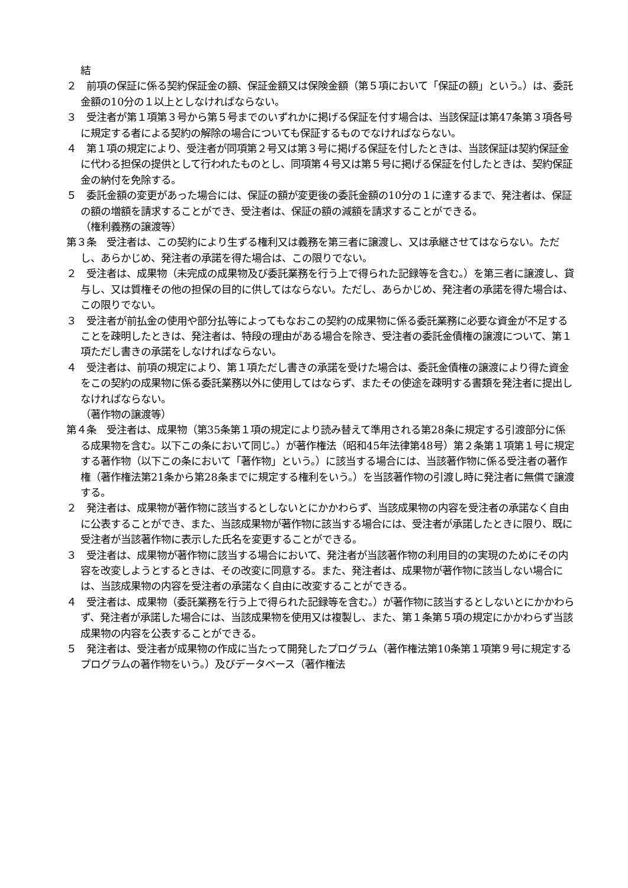結
２　前項の保証に係る契約保証金の額、保証金額又は保険金額（第５項において「保証の額」という。）は、委託金額の10分の１以上としなければならない。
３　受注者が第１項第３号から第５号までのいずれかに掲げる保証を付す場合は、当該保証は第47条第３項各号に規定する者による契約の解除の場合についても保証するものでなければならない。
４　第１項の規定により、受注者が同項第２号又は第３号に掲げる保証を付したときは、当該保証は契約保証金に代わる担保の提供として行われたものとし、同項第４号又は第５号に掲げる保証を付したときは、契約保証金の納付を免除する。
５　委託金額の変更があった場合には、保証の額が変更後の委託金額の10分の１に達するまで、発注者は、保証の額の増額を請求することができ、受注者は、保証の額の減額を請求することができる。
（権利義務の譲渡等）
第３条　受注者は、この契約により生ずる権利又は義務を第三者に譲渡し、又は承継させてはならない。ただし、あらかじめ、発注者の承諾を得た場合は、この限りでない。
２　受注者は、成果物（未完成の成果物及び委託業務を行う上で得られた記録等を含む。）を第三者に譲渡し、貸与し、又は質権その他の担保の目的に供してはならない。ただし、あらかじめ、発注者の承諾を得た場合は、この限りでない。
３　受注者が前払金の使用や部分払等によってもなおこの契約の成果物に係る委託業務に必要な資金が不足することを疎明したときは、発注者は、特段の理由がある場合を除き、受注者の委託金債権の譲渡について、第１項ただし書きの承諾をしなければならない。
４　受注者は、前項の規定により、第１項ただし書きの承諾を受けた場合は、委託金債権の譲渡により得た資金をこの契約の成果物に係る委託業務以外に使用してはならず、またその使途を疎明する書類を発注者に提出しなければならない。
（著作物の譲渡等）
第４条　受注者は、成果物（第35条第１項の規定により読み替えて準用される第28条に規定する引渡部分に係る成果物を含む。以下この条において同じ。）が著作権法（昭和45年法律第48号）第２条第１項第１号に規定する著作物（以下この条において「著作物」という。）に該当する場合には、当該著作物に係る受注者の著作権（著作権法第21条から第28条までに規定する権利をいう。）を当該著作物の引渡し時に発注者に無償で譲渡する。
２　発注者は、成果物が著作物に該当するとしないとにかかわらず、当該成果物の内容を受注者の承諾なく自由に公表することができ、また、当該成果物が著作物に該当する場合には、受注者が承諾したときに限り、既に受注者が当該著作物に表示した氏名を変更することができる。
３　受注者は、成果物が著作物に該当する場合において、発注者が当該著作物の利用目的の実現のためにその内容を改変しようとするときは、その改変に同意する。また、発注者は、成果物が著作物に該当しない場合には、当該成果物の内容を受注者の承諾なく自由に改変することができる。
４　受注者は、成果物（委託業務を行う上で得られた記録等を含む。）が著作物に該当するとしないとにかかわらず、発注者が承諾した場合には、当該成果物を使用又は複製し、また、第１条第５項の規定にかかわらず当該成果物の内容を公表することができる。
５　発注者は、受注者が成果物の作成に当たって開発したプログラム（著作権法第10条第１項第９号に規定するプログラムの著作物をいう。）及びデータベース（著作権法